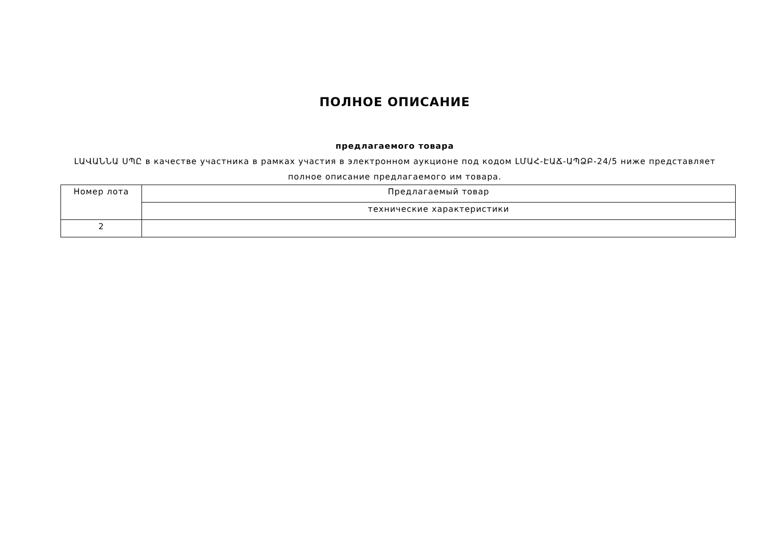ПОЛНОЕ ОПИСАНИЕ
предлагаемого товара
ԼԱՎԱՆՆԱ ՍՊԸ в качестве участника в рамках участия в электронном аукционе под кодом ԼՄԱՀ-ԷԱՃ-ԱՊՁԲ-24/5 ниже представляет полное описание предлагаемого им товара.
| Номер лота | Предлагаемый товар |
| --- | --- |
| | технические характеристики |
| 2 | |